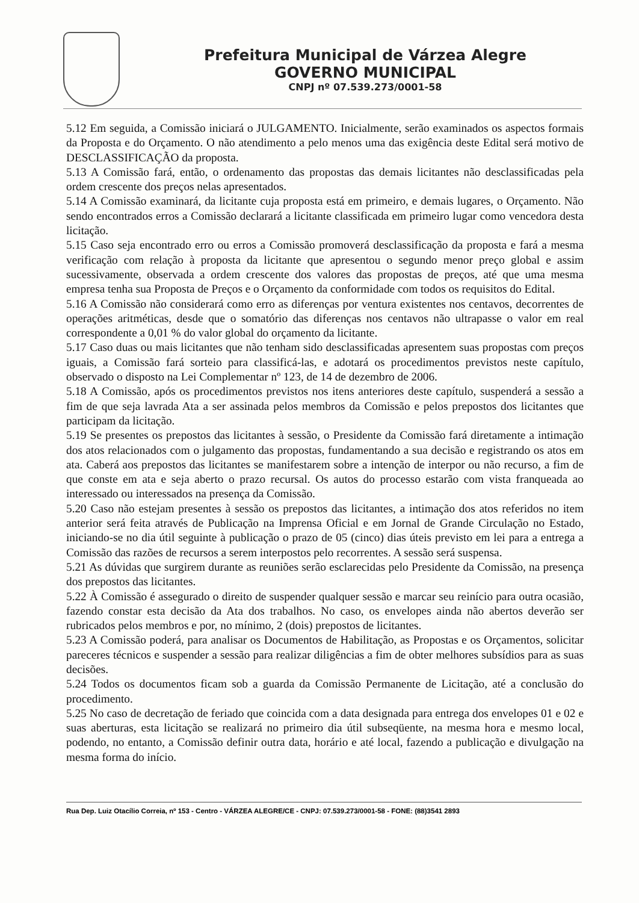Prefeitura Municipal de Várzea Alegre
GOVERNO MUNICIPAL
CNPJ nº 07.539.273/0001-58
5.12 Em seguida, a Comissão iniciará o JULGAMENTO. Inicialmente, serão examinados os aspectos formais da Proposta e do Orçamento. O não atendimento a pelo menos uma das exigência deste Edital será motivo de DESCLASSIFICAÇÃO da proposta.
5.13 A Comissão fará, então, o ordenamento das propostas das demais licitantes não desclassificadas pela ordem crescente dos preços nelas apresentados.
5.14 A Comissão examinará, da licitante cuja proposta está em primeiro, e demais lugares, o Orçamento. Não sendo encontrados erros a Comissão declarará a licitante classificada em primeiro lugar como vencedora desta licitação.
5.15 Caso seja encontrado erro ou erros a Comissão promoverá desclassificação da proposta e fará a mesma verificação com relação à proposta da licitante que apresentou o segundo menor preço global e assim sucessivamente, observada a ordem crescente dos valores das propostas de preços, até que uma mesma empresa tenha sua Proposta de Preços e o Orçamento da conformidade com todos os requisitos do Edital.
5.16 A Comissão não considerará como erro as diferenças por ventura existentes nos centavos, decorrentes de operações aritméticas, desde que o somatório das diferenças nos centavos não ultrapasse o valor em real correspondente a 0,01 % do valor global do orçamento da licitante.
5.17 Caso duas ou mais licitantes que não tenham sido desclassificadas apresentem suas propostas com preços iguais, a Comissão fará sorteio para classificá-las, e adotará os procedimentos previstos neste capítulo, observado o disposto na Lei Complementar nº 123, de 14 de dezembro de 2006.
5.18 A Comissão, após os procedimentos previstos nos itens anteriores deste capítulo, suspenderá a sessão a fim de que seja lavrada Ata a ser assinada pelos membros da Comissão e pelos prepostos dos licitantes que participam da licitação.
5.19 Se presentes os prepostos das licitantes à sessão, o Presidente da Comissão fará diretamente a intimação dos atos relacionados com o julgamento das propostas, fundamentando a sua decisão e registrando os atos em ata. Caberá aos prepostos das licitantes se manifestarem sobre a intenção de interpor ou não recurso, a fim de que conste em ata e seja aberto o prazo recursal. Os autos do processo estarão com vista franqueada ao interessado ou interessados na presença da Comissão.
5.20 Caso não estejam presentes à sessão os prepostos das licitantes, a intimação dos atos referidos no item anterior será feita através de Publicação na Imprensa Oficial e em Jornal de Grande Circulação no Estado, iniciando-se no dia útil seguinte à publicação o prazo de 05 (cinco) dias úteis previsto em lei para a entrega a Comissão das razões de recursos a serem interpostos pelo recorrentes. A sessão será suspensa.
5.21 As dúvidas que surgirem durante as reuniões serão esclarecidas pelo Presidente da Comissão, na presença dos prepostos das licitantes.
5.22 À Comissão é assegurado o direito de suspender qualquer sessão e marcar seu reinício para outra ocasião, fazendo constar esta decisão da Ata dos trabalhos. No caso, os envelopes ainda não abertos deverão ser rubricados pelos membros e por, no mínimo, 2 (dois) prepostos de licitantes.
5.23 A Comissão poderá, para analisar os Documentos de Habilitação, as Propostas e os Orçamentos, solicitar pareceres técnicos e suspender a sessão para realizar diligências a fim de obter melhores subsídios para as suas decisões.
5.24 Todos os documentos ficam sob a guarda da Comissão Permanente de Licitação, até a conclusão do procedimento.
5.25 No caso de decretação de feriado que coincida com a data designada para entrega dos envelopes 01 e 02 e suas aberturas, esta licitação se realizará no primeiro dia útil subseqüente, na mesma hora e mesmo local, podendo, no entanto, a Comissão definir outra data, horário e até local, fazendo a publicação e divulgação na mesma forma do início.
Rua Dep. Luiz Otacílio Correia, nº 153 - Centro - VÁRZEA ALEGRE/CE - CNPJ: 07.539.273/0001-58 - FONE: (88)3541 2893